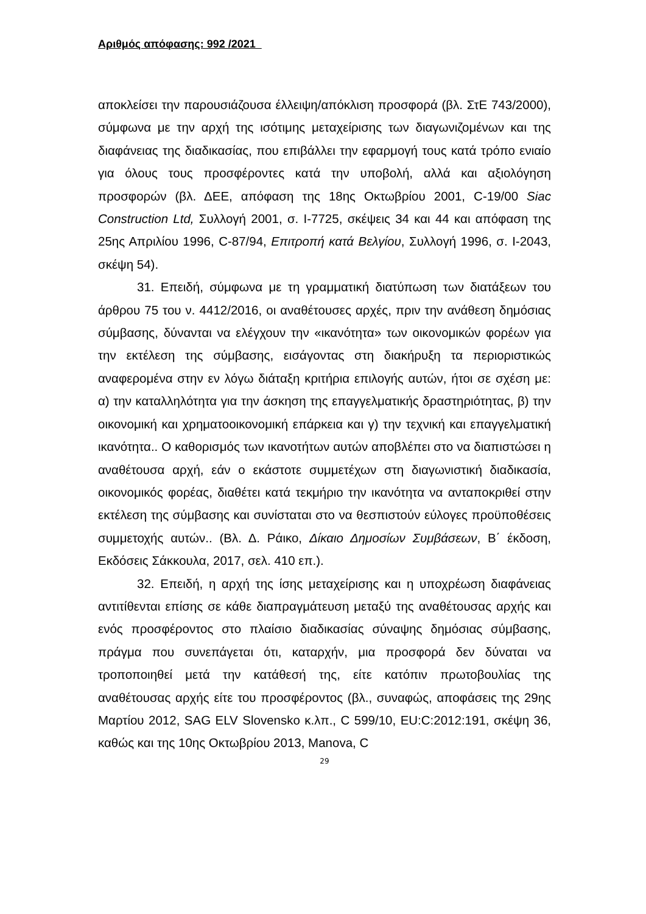Αριθμός απόφασης: 992 /2021
αποκλείσει την παρουσιάζουσα έλλειψη/απόκλιση προσφορά (βλ. ΣτΕ 743/2000), σύμφωνα με την αρχή της ισότιμης μεταχείρισης των διαγωνιζομένων και της διαφάνειας της διαδικασίας, που επιβάλλει την εφαρμογή τους κατά τρόπο ενιαίο για όλους τους προσφέροντες κατά την υποβολή, αλλά και αξιολόγηση προσφορών (βλ. ΔΕΕ, απόφαση της 18ης Οκτωβρίου 2001, C-19/00 Siac Construction Ltd, Συλλογή 2001, σ. I-7725, σκέψεις 34 και 44 και απόφαση της 25ης Απριλίου 1996, C-87/94, Επιτροπή κατά Βελγίου, Συλλογή 1996, σ. I-2043, σκέψη 54).
31. Επειδή, σύμφωνα με τη γραμματική διατύπωση των διατάξεων του άρθρου 75 του ν. 4412/2016, οι αναθέτουσες αρχές, πριν την ανάθεση δημόσιας σύμβασης, δύνανται να ελέγχουν την «ικανότητα» των οικονομικών φορέων για την εκτέλεση της σύμβασης, εισάγοντας στη διακήρυξη τα περιοριστικώς αναφερομένα στην εν λόγω διάταξη κριτήρια επιλογής αυτών, ήτοι σε σχέση με: α) την καταλληλότητα για την άσκηση της επαγγελματικής δραστηριότητας, β) την οικονομική και χρηματοοικονομική επάρκεια και γ) την τεχνική και επαγγελματική ικανότητα.. Ο καθορισμός των ικανοτήτων αυτών αποβλέπει στο να διαπιστώσει η αναθέτουσα αρχή, εάν ο εκάστοτε συμμετέχων στη διαγωνιστική διαδικασία, οικονομικός φορέας, διαθέτει κατά τεκμήριο την ικανότητα να ανταποκριθεί στην εκτέλεση της σύμβασης και συνίσταται στο να θεσπιστούν εύλογες προϋποθέσεις συμμετοχής αυτών.. (Βλ. Δ. Ράικο, Δίκαιο Δημοσίων Συμβάσεων, Β΄ έκδοση, Εκδόσεις Σάκκουλα, 2017, σελ. 410 επ.).
32. Επειδή, η αρχή της ίσης μεταχείρισης και η υποχρέωση διαφάνειας αντιτίθενται επίσης σε κάθε διαπραγμάτευση μεταξύ της αναθέτουσας αρχής και ενός προσφέροντος στο πλαίσιο διαδικασίας σύναψης δημόσιας σύμβασης, πράγμα που συνεπάγεται ότι, καταρχήν, μια προσφορά δεν δύναται να τροποποιηθεί μετά την κατάθεσή της, είτε κατόπιν πρωτοβουλίας της αναθέτουσας αρχής είτε του προσφέροντος (βλ., συναφώς, αποφάσεις της 29ης Μαρτίου 2012, SAG ELV Slovensko κ.λπ., C 599/10, EU:C:2012:191, σκέψη 36, καθώς και της 10ης Οκτωβρίου 2013, Manova, C
29